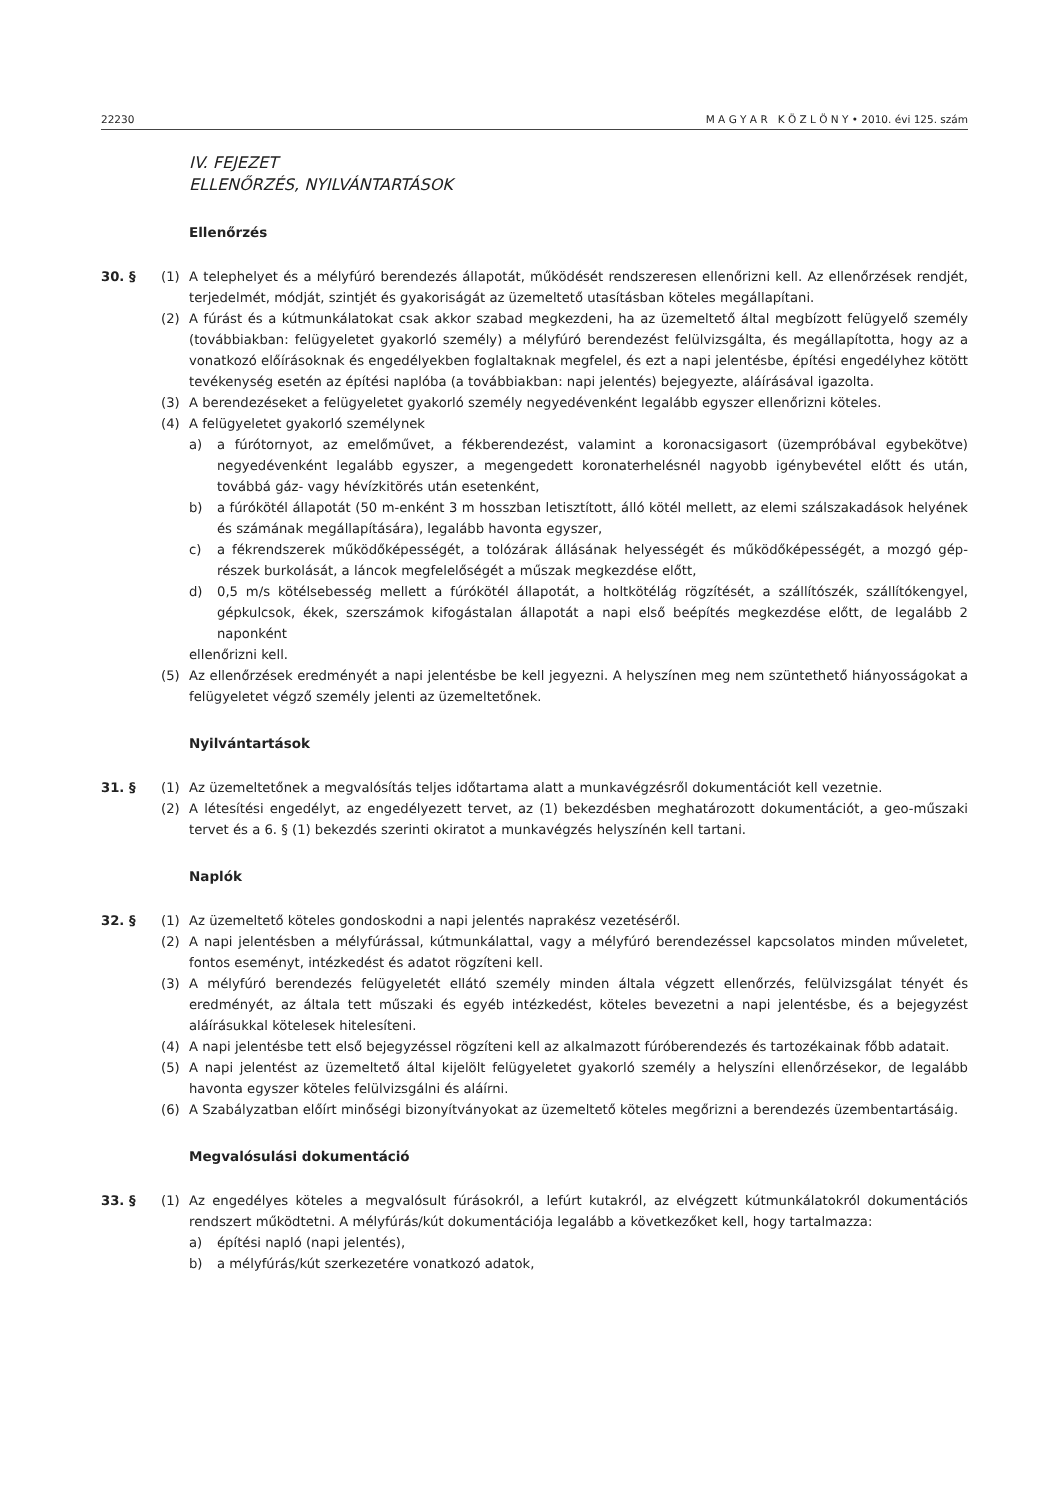22230 M A G Y A R K Ö Z L Ö N Y • 2010. évi 125. szám
IV. FEJEZET
ELLENŐRZÉS, NYILVÁNTARTÁSOK
Ellenőrzés
30. § (1) A telephelyet és a mélyfúró berendezés állapotát, működését rendszeresen ellenőrizni kell. Az ellenőrzések rendjét, terjedelmét, módját, szintjét és gyakoriságát az üzemeltető utasításban köteles megállapítani.
(2) A fúrást és a kútmunkálatokat csak akkor szabad megkezdeni, ha az üzemeltető által megbízott felügyelő személy (továbbiakban: felügyeletet gyakorló személy) a mélyfúró berendezést felülvizsgálta, és megállapította, hogy az a vonatkozó előírásoknak és engedélyekben foglaltaknak megfelel, és ezt a napi jelentésbe, építési engedélyhez kötött tevékenység esetén az építési naplóba (a továbbiakban: napi jelentés) bejegyezte, aláírásával igazolta.
(3) A berendezéseket a felügyeletet gyakorló személy negyedévenként legalább egyszer ellenőrizni köteles.
(4) A felügyeletet gyakorló személynek
a) a fúrótornyot, az emelőművet, a fékberendezést, valamint a koronacsigasort (üzempróbával egybekötve) negyedévenként legalább egyszer, a megengedett koronaterhelésnél nagyobb igénybevétel előtt és után, továbbá gáz- vagy hévízkitörés után esetenként,
b) a fúrókötél állapotát (50 m-enként 3 m hosszban letisztított, álló kötél mellett, az elemi szálszakadások helyének és számának megállapítására), legalább havonta egyszer,
c) a fékrendszerek működőképességét, a tolózárak állásának helyességét és működőképességét, a mozgó gép-részek burkolását, a láncok megfelelőségét a műszak megkezdése előtt,
d) 0,5 m/s kötélsebesség mellett a fúrókötél állapotát, a holtkötélág rögzítését, a szállítószék, szállítókengyel, gépkulcsok, ékek, szerszámok kifogástalan állapotát a napi első beépítés megkezdése előtt, de legalább 2 naponként
ellenőrizni kell.
(5) Az ellenőrzések eredményét a napi jelentésbe be kell jegyezni. A helyszínen meg nem szüntethető hiányosságokat a felügyeletet végző személy jelenti az üzemeltetőnek.
Nyilvántartások
31. § (1) Az üzemeltetőnek a megvalósítás teljes időtartama alatt a munkavégzésről dokumentációt kell vezetnie.
(2) A létesítési engedélyt, az engedélyezett tervet, az (1) bekezdésben meghatározott dokumentációt, a geo-műszaki tervet és a 6. § (1) bekezdés szerinti okiratot a munkavégzés helyszínén kell tartani.
Naplók
32. § (1) Az üzemeltető köteles gondoskodni a napi jelentés naprakész vezetéséről.
(2) A napi jelentésben a mélyfúrással, kútmunkálattal, vagy a mélyfúró berendezéssel kapcsolatos minden műveletet, fontos eseményt, intézkedést és adatot rögzíteni kell.
(3) A mélyfúró berendezés felügyeletét ellátó személy minden általa végzett ellenőrzés, felülvizsgálat tényét és eredményét, az általa tett műszaki és egyéb intézkedést, köteles bevezetni a napi jelentésbe, és a bejegyzést aláírásukkal kötelesek hitelesíteni.
(4) A napi jelentésbe tett első bejegyzéssel rögzíteni kell az alkalmazott fúróberendezés és tartozékainak főbb adatait.
(5) A napi jelentést az üzemeltető által kijelölt felügyeletet gyakorló személy a helyszíni ellenőrzésekor, de legalább havonta egyszer köteles felülvizsgálni és aláírni.
(6) A Szabályzatban előírt minőségi bizonyítványokat az üzemeltető köteles megőrizni a berendezés üzembentartásáig.
Megvalósulási dokumentáció
33. § (1) Az engedélyes köteles a megvalósult fúrásokról, a lefúrt kutakról, az elvégzett kútmunkálatokról dokumentációs rendszert működtetni. A mélyfúrás/kút dokumentációja legalább a következőket kell, hogy tartalmazza:
a) építési napló (napi jelentés),
b) a mélyfúrás/kút szerkezetére vonatkozó adatok,